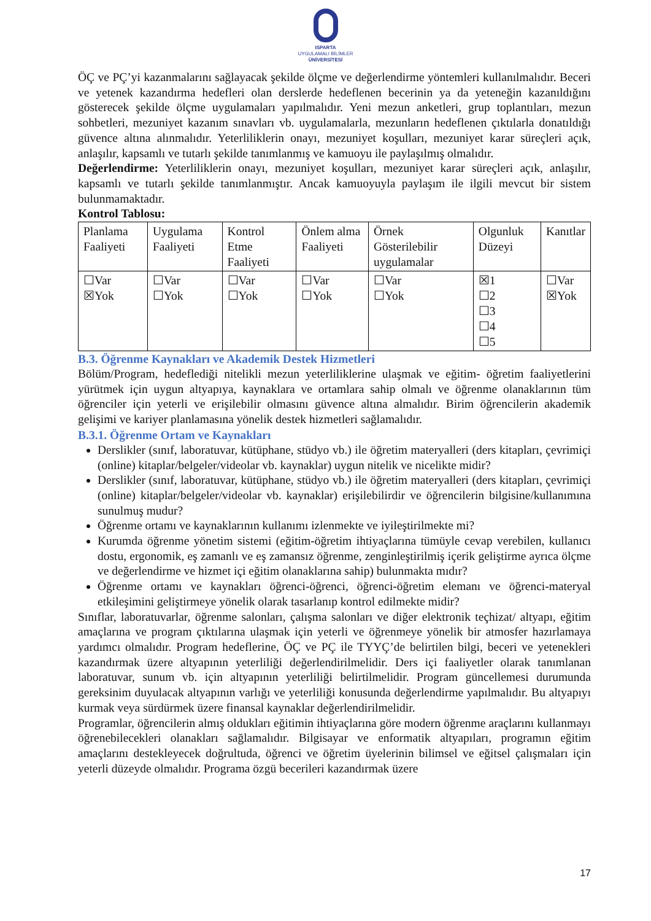ISPARTA
UYGULAMALI BİLİMLER
ÜNİVERSİTESİ
ÖÇ ve PÇ’yi kazanmalarını sağlayacak şekilde ölçme ve değerlendirme yöntemleri kullanılmalıdır. Beceri ve yetenek kazandırma hedefleri olan derslerde hedeflenen becerinin ya da yeteneğin kazanıldığını gösterecek şekilde ölçme uygulamaları yapılmalıdır. Yeni mezun anketleri, grup toplantıları, mezun sohbetleri, mezuniyet kazanım sınavları vb. uygulamalarla, mezunların hedeflenen çıktılarla donatıldığı güvence altına alınmalıdır. Yeterliliklerin onayı, mezuniyet koşulları, mezuniyet karar süreçleri açık, anlaşılır, kapsamlı ve tutarlı şekilde tanımlanmış ve kamuoyu ile paylaşılmış olmalıdır.
Değerlendirme: Yeterliliklerin onayı, mezuniyet koşulları, mezuniyet karar süreçleri açık, anlaşılır, kapsamlı ve tutarlı şekilde tanımlanmıştır. Ancak kamuoyuyla paylaşım ile ilgili mevcut bir sistem bulunmamaktadır.
Kontrol Tablosu:
| Planlama Faaliyeti | Uygulama Faaliyeti | Kontrol Etme Faaliyeti | Önlem alma Faaliyeti | Örnek Gösterilebilir uygulamalar | Olgunluk Düzeyi | Kanıtlar |
| ☐Var ☒Yok | ☐Var ☐Yok | ☐Var ☐Yok | ☐Var ☐Yok | ☐Var ☐Yok | ☒1 ☐2 ☐3 ☐4 ☐5 | ☐Var ☒Yok |
B.3. Öğrenme Kaynakları ve Akademik Destek Hizmetleri
Bölüm/Program, hedeflediği nitelikli mezun yeterliliklerine ulaşmak ve eğitim- öğretim faaliyetlerini yürütmek için uygun altyapıya, kaynaklara ve ortamlara sahip olmalı ve öğrenme olanaklarının tüm öğrenciler için yeterli ve erişilebilir olmasını güvence altına almalıdır. Birim öğrencilerin akademik gelişimi ve kariyer planlamasına yönelik destek hizmetleri sağlamalıdır.
B.3.1. Öğrenme Ortam ve Kaynakları
Derslikler (sınıf, laboratuvar, kütüphane, stüdyo vb.) ile öğretim materyalleri (ders kitapları, çevrimiçi (online) kitaplar/belgeler/videolar vb. kaynaklar) uygun nitelik ve nicelikte midir?
Derslikler (sınıf, laboratuvar, kütüphane, stüdyo vb.) ile öğretim materyalleri (ders kitapları, çevrimiçi (online) kitaplar/belgeler/videolar vb. kaynaklar) erişilebilirdir ve öğrencilerin bilgisine/kullanımına sunulmuş mudur?
Öğrenme ortamı ve kaynaklarının kullanımı izlenmekte ve iyileştirilmekte mi?
Kurumda öğrenme yönetim sistemi (eğitim-öğretim ihtiyaçlarına tümüyle cevap verebilen, kullanıcı dostu, ergonomik, eş zamanlı ve eş zamansız öğrenme, zenginleştirilmiş içerik geliştirme ayrıca ölçme ve değerlendirme ve hizmet içi eğitim olanaklarına sahip) bulunmakta mıdır?
Öğrenme ortamı ve kaynakları öğrenci-öğrenci, öğrenci-öğretim elemanı ve öğrenci-materyal etkileşimini geliştirmeye yönelik olarak tasarlanıp kontrol edilmekte midir?
Sınıflar, laboratuvarlar, öğrenme salonları, çalışma salonları ve diğer elektronik teçhizat/ altyapı, eğitim amaçlarına ve program çıktılarına ulaşmak için yeterli ve öğrenmeye yönelik bir atmosfer hazırlamaya yardımcı olmalıdır. Program hedeflerine, ÖÇ ve PÇ ile TYYÇ’de belirtilen bilgi, beceri ve yetenekleri kazandırmak üzere altyapının yeterliliği değerlendirilmelidir. Ders içi faaliyetler olarak tanımlanan laboratuvar, sunum vb. için altyapının yeterliliği belirtilmelidir. Program güncellemesi durumunda gereksinim duyulacak altyapının varlığı ve yeterliliği konusunda değerlendirme yapılmalıdır. Bu altyapıyı kurmak veya sürdürmek üzere finansal kaynaklar değerlendirilmelidir.
Programlar, öğrencilerin almış oldukları eğitimin ihtiyaçlarına göre modern öğrenme araçlarını kullanmayı öğrenebilecekleri olanakları sağlamalıdır. Bilgisayar ve enformatik altyapıları, programın eğitim amaçlarını destekleyecek doğrultuda, öğrenci ve öğretim üyelerinin bilimsel ve eğitsel çalışmaları için yeterli düzeyde olmalıdır. Programa özgü becerileri kazandırmak üzere
17